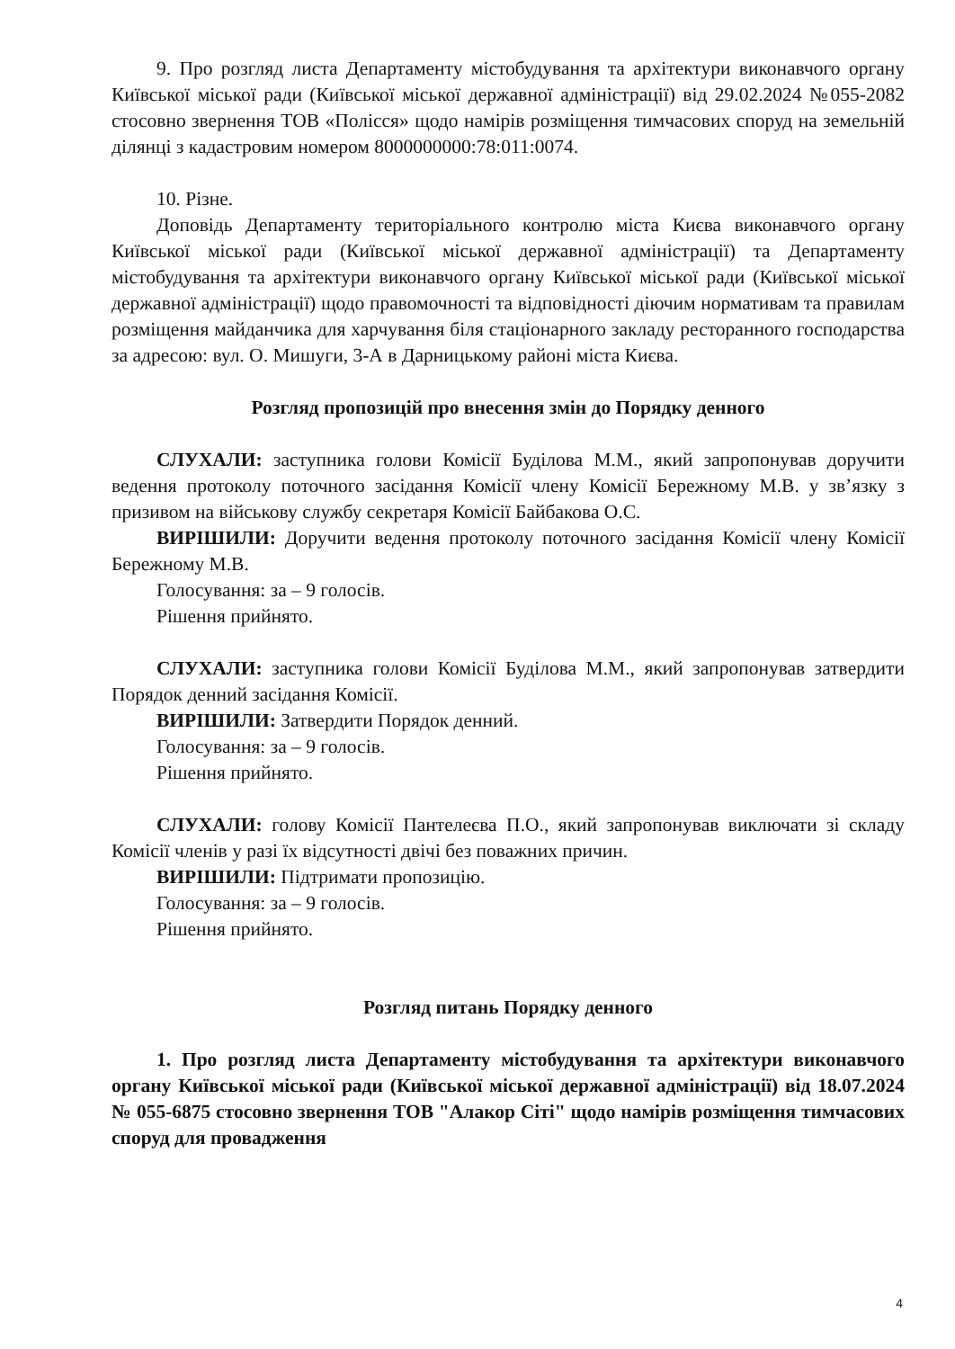9. Про розгляд листа Департаменту містобудування та архітектури виконавчого органу Київської міської ради (Київської міської державної адміністрації) від 29.02.2024 №055-2082 стосовно звернення ТОВ «Полісся» щодо намірів розміщення тимчасових споруд на земельній ділянці з кадастровим номером 8000000000:78:011:0074.
10. Різне.
Доповідь Департаменту територіального контролю міста Києва виконавчого органу Київської міської ради (Київської міської державної адміністрації) та Департаменту містобудування та архітектури виконавчого органу Київської міської ради (Київської міської державної адміністрації) щодо правомочності та відповідності діючим нормативам та правилам розміщення майданчика для харчування біля стаціонарного закладу ресторанного господарства за адресою: вул. О. Мишуги, 3-А в Дарницькому районі міста Києва.
Розгляд пропозицій про внесення змін до Порядку денного
СЛУХАЛИ: заступника голови Комісії Буділова М.М., який запропонував доручити ведення протоколу поточного засідання Комісії члену Комісії Бережному М.В. у зв’язку з призивом на військову службу секретаря Комісії Байбакова О.С.
ВИРІШИЛИ: Доручити ведення протоколу поточного засідання Комісії члену Комісії Бережному М.В.
Голосування: за – 9 голосів.
Рішення прийнято.
СЛУХАЛИ: заступника голови Комісії Буділова М.М., який запропонував затвердити Порядок денний засідання Комісії.
ВИРІШИЛИ: Затвердити Порядок денний.
Голосування: за – 9 голосів.
Рішення прийнято.
СЛУХАЛИ: голову Комісії Пантелеєва П.О., який запропонував виключати зі складу Комісії членів у разі їх відсутності двічі без поважних причин.
ВИРІШИЛИ: Підтримати пропозицію.
Голосування: за – 9 голосів.
Рішення прийнято.
Розгляд питань Порядку денного
1. Про розгляд листа Департаменту містобудування та архітектури виконавчого органу Київської міської ради (Київської міської державної адміністрації) від 18.07.2024 № 055-6875 стосовно звернення ТОВ "Алакор Сіті" щодо намірів розміщення тимчасових споруд для провадження
4